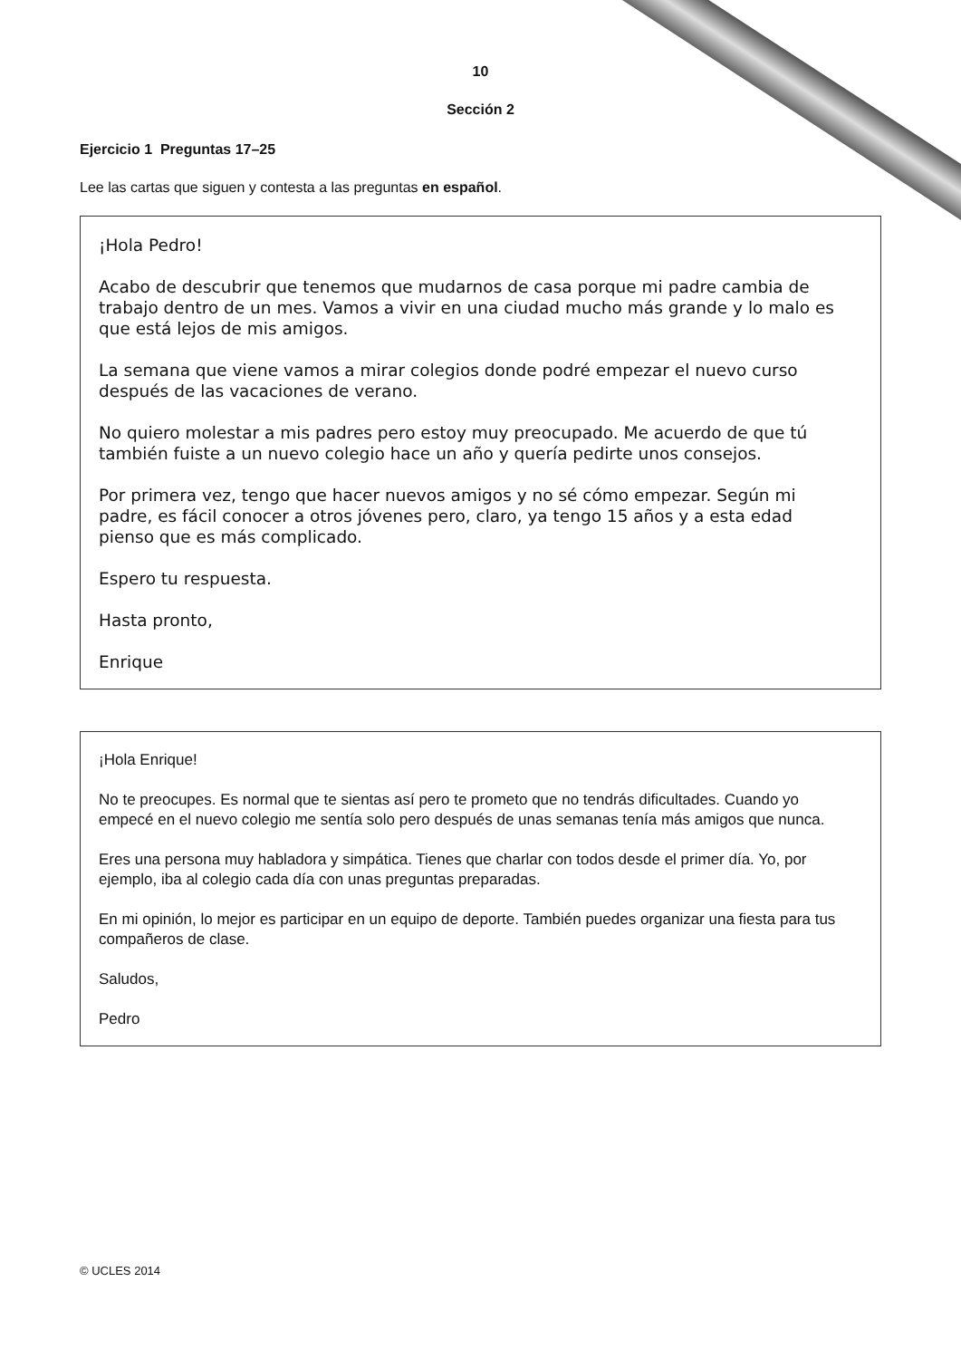10
Sección 2
Ejercicio 1 Preguntas 17–25
Lee las cartas que siguen y contesta a las preguntas en español.
¡Hola Pedro!
Acabo de descubrir que tenemos que mudarnos de casa porque mi padre cambia de trabajo dentro de un mes. Vamos a vivir en una ciudad mucho más grande y lo malo es que está lejos de mis amigos.
La semana que viene vamos a mirar colegios donde podré empezar el nuevo curso después de las vacaciones de verano.
No quiero molestar a mis padres pero estoy muy preocupado. Me acuerdo de que tú también fuiste a un nuevo colegio hace un año y quería pedirte unos consejos.
Por primera vez, tengo que hacer nuevos amigos y no sé cómo empezar. Según mi padre, es fácil conocer a otros jóvenes pero, claro, ya tengo 15 años y a esta edad pienso que es más complicado.
Espero tu respuesta.
Hasta pronto,
Enrique
¡Hola Enrique!
No te preocupes. Es normal que te sientas así pero te prometo que no tendrás dificultades. Cuando yo empecé en el nuevo colegio me sentía solo pero después de unas semanas tenía más amigos que nunca.
Eres una persona muy habladora y simpática. Tienes que charlar con todos desde el primer día. Yo, por ejemplo, iba al colegio cada día con unas preguntas preparadas.
En mi opinión, lo mejor es participar en un equipo de deporte. También puedes organizar una fiesta para tus compañeros de clase.
Saludos,
Pedro
© UCLES 2014